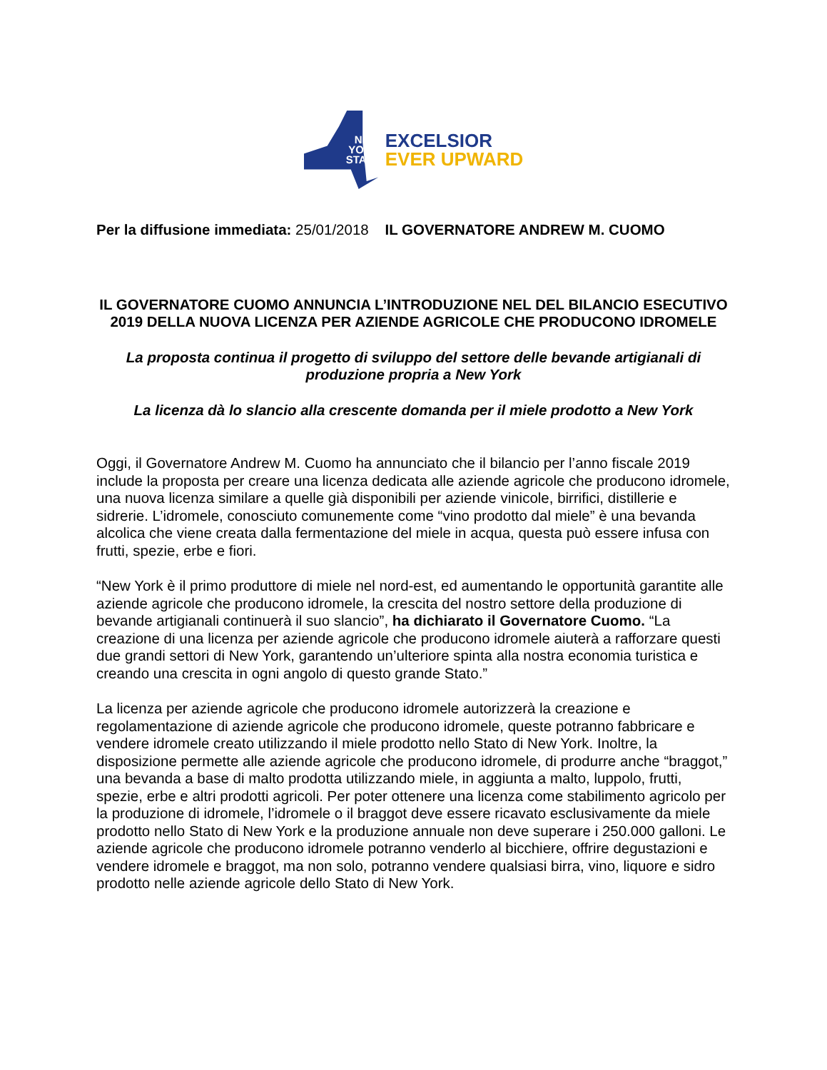NEW
YORK
STATE
EXCELSIOR
EVER UPWARD
Per la diffusione immediata: 25/01/2018 IL GOVERNATORE ANDREW M. CUOMO
IL GOVERNATORE CUOMO ANNUNCIA L’INTRODUZIONE NEL DEL BILANCIO ESECUTIVO 2019 DELLA NUOVA LICENZA PER AZIENDE AGRICOLE CHE PRODUCONO IDROMELE
La proposta continua il progetto di sviluppo del settore delle bevande artigianali di produzione propria a New York
La licenza dà lo slancio alla crescente domanda per il miele prodotto a New York
Oggi, il Governatore Andrew M. Cuomo ha annunciato che il bilancio per l’anno fiscale 2019 include la proposta per creare una licenza dedicata alle aziende agricole che producono idromele, una nuova licenza similare a quelle già disponibili per aziende vinicole, birrifici, distillerie e sidrerie. L’idromele, conosciuto comunemente come “vino prodotto dal miele” è una bevanda alcolica che viene creata dalla fermentazione del miele in acqua, questa può essere infusa con frutti, spezie, erbe e fiori.
“New York è il primo produttore di miele nel nord-est, ed aumentando le opportunità garantite alle aziende agricole che producono idromele, la crescita del nostro settore della produzione di bevande artigianali continuerà il suo slancio”, ha dichiarato il Governatore Cuomo. “La creazione di una licenza per aziende agricole che producono idromele aiuterà a rafforzare questi due grandi settori di New York, garantendo un’ulteriore spinta alla nostra economia turistica e creando una crescita in ogni angolo di questo grande Stato.”
La licenza per aziende agricole che producono idromele autorizzerà la creazione e regolamentazione di aziende agricole che producono idromele, queste potranno fabbricare e vendere idromele creato utilizzando il miele prodotto nello Stato di New York. Inoltre, la disposizione permette alle aziende agricole che producono idromele, di produrre anche “braggot,” una bevanda a base di malto prodotta utilizzando miele, in aggiunta a malto, luppolo, frutti, spezie, erbe e altri prodotti agricoli. Per poter ottenere una licenza come stabilimento agricolo per la produzione di idromele, l’idromele o il braggot deve essere ricavato esclusivamente da miele prodotto nello Stato di New York e la produzione annuale non deve superare i 250.000 galloni. Le aziende agricole che producono idromele potranno venderlo al bicchiere, offrire degustazioni e vendere idromele e braggot, ma non solo, potranno vendere qualsiasi birra, vino, liquore e sidro prodotto nelle aziende agricole dello Stato di New York.